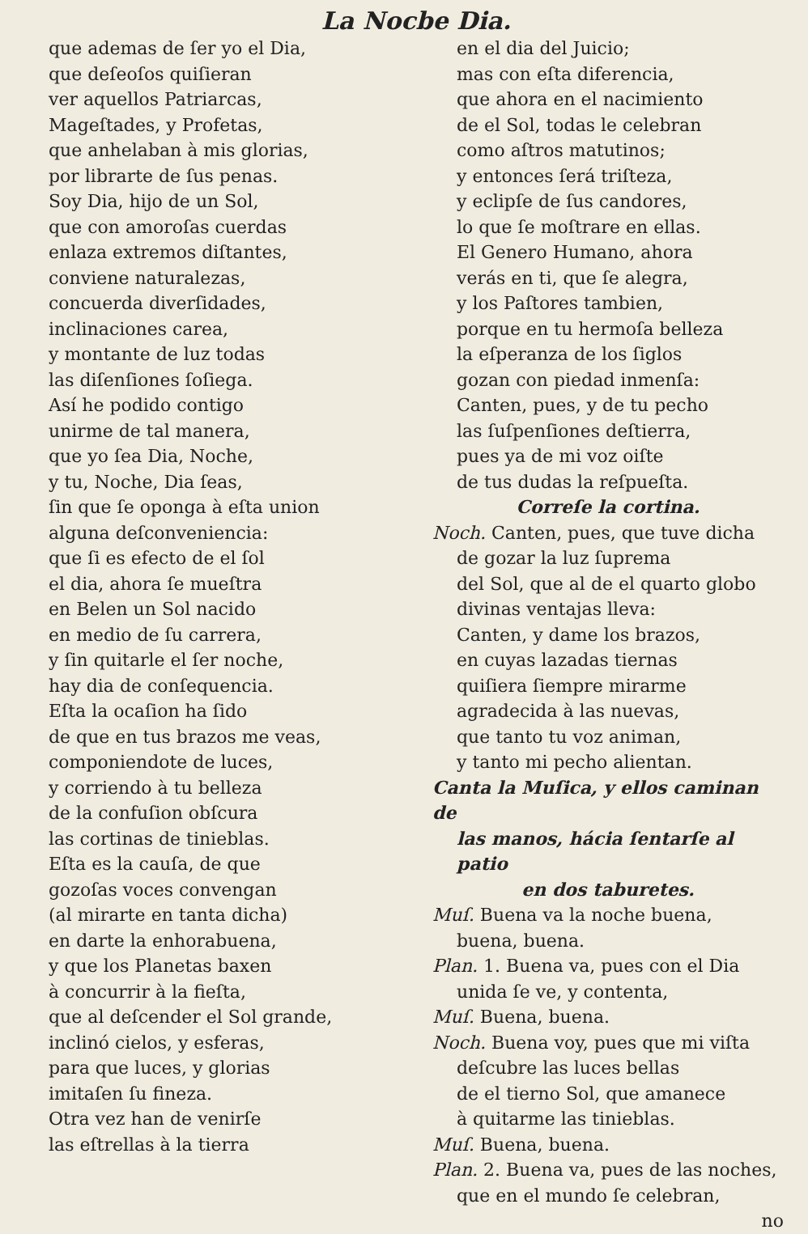La Nocbe Dia.
que ademas de ſer yo el Dia,
que deſeoſos quiſieran
ver aquellos Patriarcas,
Mageſtades, y Profetas,
que anhelaban à mis glorias,
por librarte de ſus penas.
Soy Dia, hijo de un Sol,
que con amoroſas cuerdas
enlaza extremos diſtantes,
conviene naturalezas,
concuerda diverſidades,
inclinaciones carea,
y montante de luz todas
las diſenſiones ſoſiega.
Así he podido contigo
unirme de tal manera,
que yo ſea Dia, Noche,
y tu, Noche, Dia ſeas,
ſin que ſe oponga à eſta union
alguna deſconveniencia:
que ſi es efecto de el ſol
el dia, ahora ſe mueſtra
en Belen un Sol nacido
en medio de ſu carrera,
y ſin quitarle el ſer noche,
hay dia de conſequencia.
Eſta la ocaſion ha ſido
de que en tus brazos me veas,
componiendote de luces,
y corriendo à tu belleza
de la confuſion obſcura
las cortinas de tinieblas.
Eſta es la cauſa, de que
gozoſas voces convengan
(al mirarte en tanta dicha)
en darte la enhorabuena,
y que los Planetas baxen
à concurrir à la fieſta,
que al deſcender el Sol grande,
inclinó cielos, y esferas,
para que luces, y glorias
imitaſen ſu fineza.
Otra vez han de venirſe
las eſtrellas à la tierra
en el dia del Juicio;
mas con eſta diferencia,
que ahora en el nacimiento
de el Sol, todas le celebran
como aſtros matutinos;
y entonces ſerá triſteza,
y eclipſe de ſus candores,
lo que ſe moſtrare en ellas.
El Genero Humano, ahora
verás en ti, que ſe alegra,
y los Paſtores tambien,
porque en tu hermoſa belleza
la eſperanza de los ſiglos
gozan con piedad inmenſa:
Canten, pues, y de tu pecho
las ſuſpenſiones deſtierra,
pues ya de mi voz oiſte
de tus dudas la reſpueſta.
Correſe la cortina.
Noch. Canten, pues, que tuve dicha
de gozar la luz ſuprema
del Sol, que al de el quarto globo
divinas ventajas lleva:
Canten, y dame los brazos,
en cuyas lazadas tiernas
quiſiera ſiempre mirarme
agradecida à las nuevas,
que tanto tu voz animan,
y tanto mi pecho alientan.
Canta la Muſica, y ellos caminan de
las manos, hácia ſentarſe al patio
en dos taburetes.
Muſ. Buena va la noche buena,
buena, buena.
Plan. 1. Buena va, pues con el Dia
unida ſe ve, y contenta,
Muſ. Buena, buena.
Noch. Buena voy, pues que mi viſta
deſcubre las luces bellas
de el tierno Sol, que amanece
à quitarme las tinieblas.
Muſ. Buena, buena.
Plan. 2. Buena va, pues de las noches,
que en el mundo ſe celebran,
no